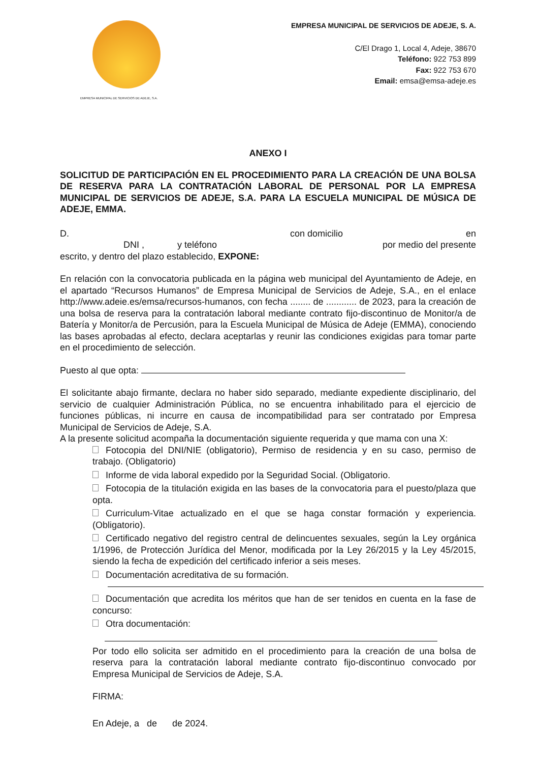EMPRESA MUNICIPAL DE SERVICIOS DE ADEJE, S.A.
EMPRESA MUNICIPAL DE SERVICIOS DE ADEJE, S. A.
C/El Drago 1, Local 4, Adeje, 38670
Teléfono: 922 753 899
Fax: 922 753 670
Email: emsa@emsa-adeje.es
ANEXO I
SOLICITUD DE PARTICIPACIÓN EN EL PROCEDIMIENTO PARA LA CREACIÓN DE UNA BOLSA DE RESERVA PARA LA CONTRATACIÓN LABORAL DE PERSONAL POR LA EMPRESA MUNICIPAL DE SERVICIOS DE ADEJE, S.A. PARA LA ESCUELA MUNICIPAL DE MÚSICA DE ADEJE, EMMA.
D. con domicilio en
DNI , y teléfono por medio del presente
escrito, y dentro del plazo establecido, EXPONE:
En relación con la convocatoria publicada en la página web municipal del Ayuntamiento de Adeje, en el apartado “Recursos Humanos” de Empresa Municipal de Servicios de Adeje, S.A., en el enlace http://www.adeie.es/emsa/recursos-humanos, con fecha ........ de ............ de 2023, para la creación de una bolsa de reserva para la contratación laboral mediante contrato fijo-discontinuo de Monitor/a de Batería y Monitor/a de Percusión, para la Escuela Municipal de Música de Adeje (EMMA), conociendo las bases aprobadas al efecto, declara aceptarlas y reunir las condiciones exigidas para tomar parte en el procedimiento de selección.
Puesto al que opta:
El solicitante abajo firmante, declara no haber sido separado, mediante expediente disciplinario, del servicio de cualquier Administración Pública, no se encuentra inhabilitado para el ejercicio de funciones públicas, ni incurre en causa de incompatibilidad para ser contratado por Empresa Municipal de Servicios de Adeje, S.A.
A la presente solicitud acompaña la documentación siguiente requerida y que mama con una X:
Fotocopia del DNI/NIE (obligatorio), Permiso de residencia y en su caso, permiso de trabajo. (Obligatorio)
Informe de vida laboral expedido por la Seguridad Social. (Obligatorio.
Fotocopia de la titulación exigida en las bases de la convocatoria para el puesto/plaza que opta.
Curriculum-Vitae actualizado en el que se haga constar formación y experiencia. (Obligatorio).
Certificado negativo del registro central de delincuentes sexuales, según la Ley orgánica 1/1996, de Protección Jurídica del Menor, modificada por la Ley 26/2015 y la Ley 45/2015, siendo la fecha de expedición del certificado inferior a seis meses.
Documentación acreditativa de su formación.
Documentación que acredita los méritos que han de ser tenidos en cuenta en la fase de concurso:
Otra documentación:
Por todo ello solicita ser admitido en el procedimiento para la creación de una bolsa de reserva para la contratación laboral mediante contrato fijo-discontinuo convocado por Empresa Municipal de Servicios de Adeje, S.A.
FIRMA:
En Adeje, a de de 2024.